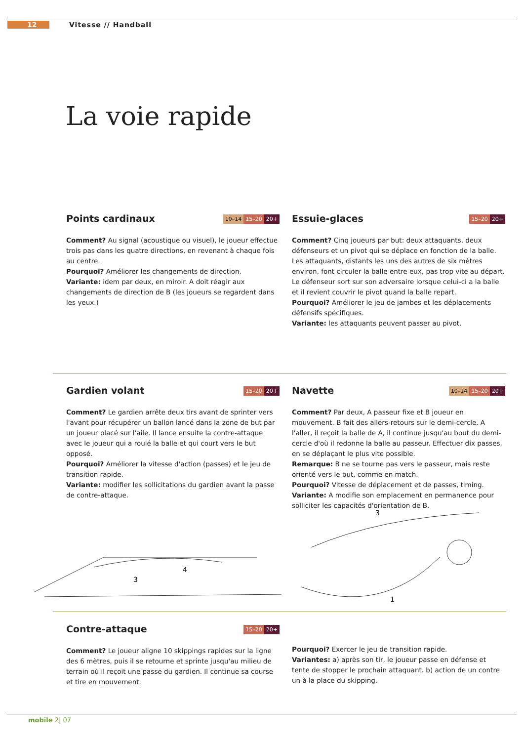12 Vitesse // Handball
La voie rapide
Points cardinaux 10–14 15–20 20+
Comment? Au signal (acoustique ou visuel), le joueur effectue trois pas dans les quatre directions, en revenant à chaque fois au centre.
Pourquoi? Améliorer les changements de direction.
Variante: idem par deux, en miroir. A doit réagir aux changements de direction de B (les joueurs se regardent dans les yeux.)
Essuie-glaces 15–20 20+
Comment? Cinq joueurs par but: deux attaquants, deux défenseurs et un pivot qui se déplace en fonction de la balle. Les attaquants, distants les uns des autres de six mètres environ, font circuler la balle entre eux, pas trop vite au départ. Le défenseur sort sur son adversaire lorsque celui-ci a la balle et il revient couvrir le pivot quand la balle repart.
Pourquoi? Améliorer le jeu de jambes et les déplacements défensifs spécifiques.
Variante: les attaquants peuvent passer au pivot.
Gardien volant 15–20 20+
Comment? Le gardien arrête deux tirs avant de sprinter vers l'avant pour récupérer un ballon lancé dans la zone de but par un joueur placé sur l'aile. Il lance ensuite la contre-attaque avec le joueur qui a roulé la balle et qui court vers le but opposé.
Pourquoi? Améliorer la vitesse d'action (passes) et le jeu de transition rapide.
Variante: modifier les sollicitations du gardien avant la passe de contre-attaque.
Navette 10–14 15–20 20+
Comment? Par deux, A passeur fixe et B joueur en mouvement. B fait des allers-retours sur le demi-cercle. A l'aller, il reçoit la balle de A, il continue jusqu'au bout du demi-cercle d'où il redonne la balle au passeur. Effectuer dix passes, en se déplaçant le plus vite possible.
Remarque: B ne se tourne pas vers le passeur, mais reste orienté vers le but, comme en match.
Pourquoi? Vitesse de déplacement et de passes, timing.
Variante: A modifie son emplacement en permanence pour solliciter les capacités d'orientation de B.
3
4
3
1
Contre-attaque 15–20 20+
Comment? Le joueur aligne 10 skippings rapides sur la ligne des 6 mètres, puis il se retourne et sprinte jusqu'au milieu de terrain où il reçoit une passe du gardien. Il continue sa course et tire en mouvement.
Pourquoi? Exercer le jeu de transition rapide.
Variantes: a) après son tir, le joueur passe en défense et tente de stopper le prochain attaquant. b) action de un contre un à la place du skipping.
mobile 2| 07